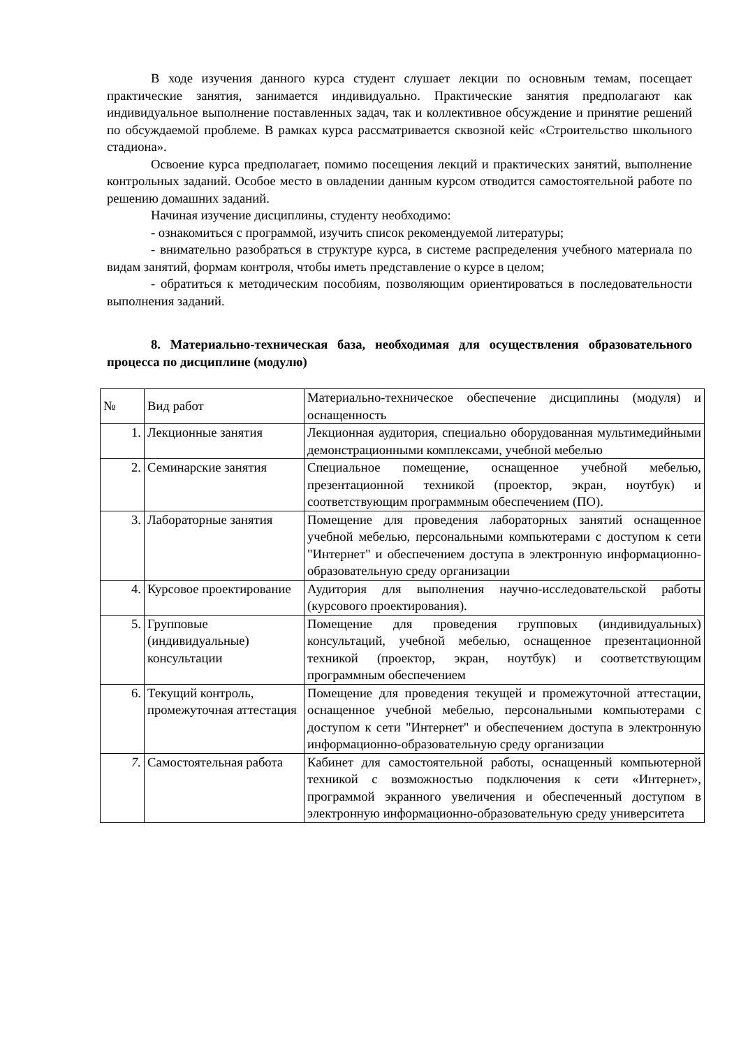В ходе изучения данного курса студент слушает лекции по основным темам, посещает практические занятия, занимается индивидуально. Практические занятия предполагают как индивидуальное выполнение поставленных задач, так и коллективное обсуждение и принятие решений по обсуждаемой проблеме. В рамках курса рассматривается сквозной кейс «Строительство школьного стадиона».
Освоение курса предполагает, помимо посещения лекций и практических занятий, выполнение контрольных заданий. Особое место в овладении данным курсом отводится самостоятельной работе по решению домашних заданий.
Начиная изучение дисциплины, студенту необходимо:
- ознакомиться с программой, изучить список рекомендуемой литературы;
- внимательно разобраться в структуре курса, в системе распределения учебного материала по видам занятий, формам контроля, чтобы иметь представление о курсе в целом;
- обратиться к методическим пособиям, позволяющим ориентироваться в последовательности выполнения заданий.
8. Материально-техническая база, необходимая для осуществления образовательного процесса по дисциплине (модулю)
| № | Вид работ | Материально-техническое обеспечение дисциплины (модуля) и оснащенность |
| 1. | Лекционные занятия | Лекционная аудитория, специально оборудованная мультимедийными демонстрационными комплексами, учебной мебелью |
| 2. | Семинарские занятия | Специальное помещение, оснащенное учебной мебелью, презентационной техникой (проектор, экран, ноутбук) и соответствующим программным обеспечением (ПО). |
| 3. | Лабораторные занятия | Помещение для проведения лабораторных занятий оснащенное учебной мебелью, персональными компьютерами с доступом к сети "Интернет" и обеспечением доступа в электронную информационно-образовательную среду организации |
| 4. | Курсовое проектирование | Аудитория для выполнения научно-исследовательской работы (курсового проектирования). |
| 5. | Групповые (индивидуальные) консультации | Помещение для проведения групповых (индивидуальных) консультаций, учебной мебелью, оснащенное презентационной техникой (проектор, экран, ноутбук) и соответствующим программным обеспечением |
| 6. | Текущий контроль, промежуточная аттестация | Помещение для проведения текущей и промежуточной аттестации, оснащенное учебной мебелью, персональными компьютерами с доступом к сети "Интернет" и обеспечением доступа в электронную информационно-образовательную среду организации |
| 7. | Самостоятельная работа | Кабинет для самостоятельной работы, оснащенный компьютерной техникой с возможностью подключения к сети «Интернет», программой экранного увеличения и обеспеченный доступом в электронную информационно-образовательную среду университета |